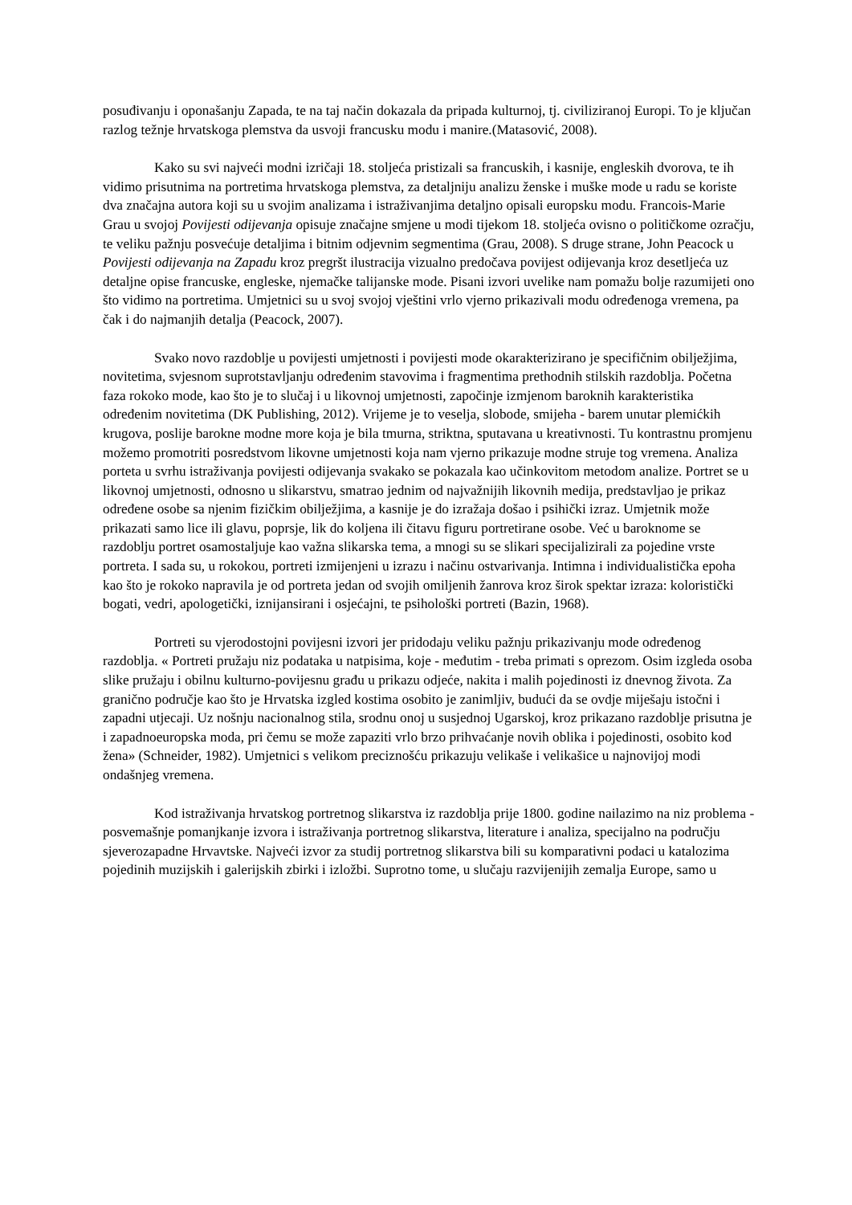posuđivanju i oponašanju Zapada, te na taj način dokazala da pripada kulturnoj, tj. civiliziranoj Europi. To je ključan razlog težnje hrvatskoga plemstva da usvoji francusku modu i manire.(Matasović, 2008).
Kako su svi najveći modni izričaji 18. stoljeća pristizali sa francuskih, i kasnije, engleskih dvorova, te ih vidimo prisutnima na portretima hrvatskoga plemstva, za detaljniju analizu ženske i muške mode u radu se koriste dva značajna autora koji su u svojim analizama i istraživanjima detaljno opisali europsku modu. Francois-Marie Grau u svojoj Povijesti odijevanja opisuje značajne smjene u modi tijekom 18. stoljeća ovisno o političkome ozračju, te veliku pažnju posvećuje detaljima i bitnim odjevnim segmentima (Grau, 2008). S druge strane, John Peacock u Povijesti odijevanja na Zapadu kroz pregršt ilustracija vizualno predočava povijest odijevanja kroz desetljeća uz detaljne opise francuske, engleske, njemačke talijanske mode. Pisani izvori uvelike nam pomažu bolje razumijeti ono što vidimo na portretima. Umjetnici su u svoj svojoj vještini vrlo vjerno prikazivali modu određenoga vremena, pa čak i do najmanjih detalja (Peacock, 2007).
Svako novo razdoblje u povijesti umjetnosti i povijesti mode okarakterizirano je specifičnim obilježjima, novitetima, svjesnom suprotstavljanju određenim stavovima i fragmentima prethodnih stilskih razdoblja. Početna faza rokoko mode, kao što je to slučaj i u likovnoj umjetnosti, započinje izmjenom baroknih karakteristika određenim novitetima (DK Publishing, 2012). Vrijeme je to veselja, slobode, smijeha - barem unutar plemićkih krugova, poslije barokne modne more koja je bila tmurna, striktna, sputavana u kreativnosti. Tu kontrastnu promjenu možemo promotriti posredstvom likovne umjetnosti koja nam vjerno prikazuje modne struje tog vremena. Analiza porteta u svrhu istraživanja povijesti odijevanja svakako se pokazala kao učinkovitom metodom analize. Portret se u likovnoj umjetnosti, odnosno u slikarstvu, smatrao jednim od najvažnijih likovnih medija, predstavljao je prikaz određene osobe sa njenim fizičkim obilježjima, a kasnije je do izražaja došao i psihički izraz. Umjetnik može prikazati samo lice ili glavu, poprsje, lik do koljena ili čitavu figuru portretirane osobe. Već u baroknome se razdoblju portret osamostaljuje kao važna slikarska tema, a mnogi su se slikari specijalizirali za pojedine vrste portreta. I sada su, u rokokou, portreti izmijenjeni u izrazu i načinu ostvarivanja. Intimna i individualistička epoha kao što je rokoko napravila je od portreta jedan od svojih omiljenih žanrova kroz širok spektar izraza: koloristički bogati, vedri, apologetički, iznijansirani i osjećajni, te psihološki portreti (Bazin, 1968).
Portreti su vjerodostojni povijesni izvori jer pridodaju veliku pažnju prikazivanju mode određenog razdoblja. « Portreti pružaju niz podataka u natpisima, koje - međutim - treba primati s oprezom. Osim izgleda osoba slike pružaju i obilnu kulturno-povijesnu građu u prikazu odjeće, nakita i malih pojedinosti iz dnevnog života. Za granično područje kao što je Hrvatska izgled kostima osobito je zanimljiv, budući da se ovdje miješaju istočni i zapadni utjecaji. Uz nošnju nacionalnog stila, srodnu onoj u susjednoj Ugarskoj, kroz prikazano razdoblje prisutna je i zapadnoeuropska moda, pri čemu se može zapaziti vrlo brzo prihvaćanje novih oblika i pojedinosti, osobito kod žena» (Schneider, 1982). Umjetnici s velikom preciznošću prikazuju velikaše i velikašice u najnovijoj modi ondašnjeg vremena.
Kod istraživanja hrvatskog portretnog slikarstva iz razdoblja prije 1800. godine nailazimo na niz problema - posvemašnje pomanjkanje izvora i istraživanja portretnog slikarstva, literature i analiza, specijalno na području sjeverozapadne Hrvavtske. Najveći izvor za studij portretnog slikarstva bili su komparativni podaci u katalozima pojedinih muzijskih i galerijskih zbirki i izložbi. Suprotno tome, u slučaju razvijenijih zemalja Europe, samo u